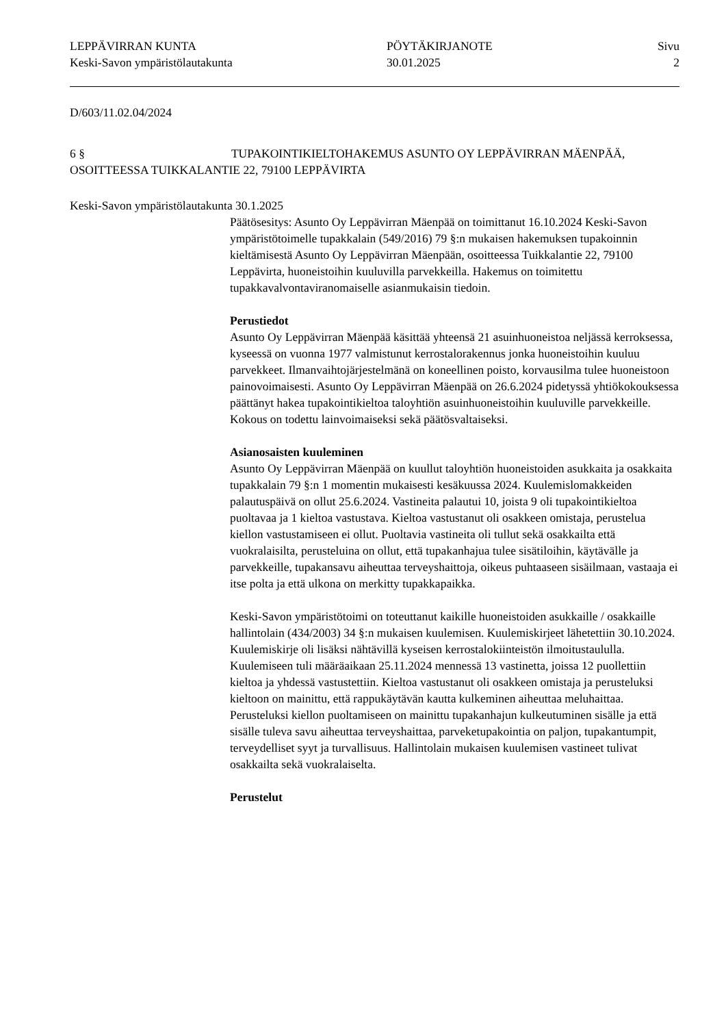LEPPÄVIRRAN KUNTA
Keski-Savon ympäristölautakunta
PÖYTÄKIRJANOTE
30.01.2025
Sivu
2
D/603/11.02.04/2024
6 § TUPAKOINTIKIELTOHAKEMUS ASUNTO OY LEPPÄVIRRAN MÄENPÄÄ, OSOITTEESSA TUIKKALANTIE 22, 79100 LEPPÄVIRTA
Keski-Savon ympäristölautakunta 30.1.2025
Päätösesitys: Asunto Oy Leppävirran Mäenpää on toimittanut 16.10.2024 Keski-Savon ympäristötoimelle tupakkalain (549/2016) 79 §:n mukaisen hakemuksen tupakoinnin kieltämisestä Asunto Oy Leppävirran Mäenpään, osoitteessa Tuikkalantie 22, 79100 Leppävirta, huoneistoihin kuuluvilla parvekkeilla. Hakemus on toimitettu tupakkavalvontaviranomaiselle asianmukaisin tiedoin.
Perustiedot
Asunto Oy Leppävirran Mäenpää käsittää yhteensä 21 asuinhuoneistoa neljässä kerroksessa, kyseessä on vuonna 1977 valmistunut kerrostalorakennus jonka huoneistoihin kuuluu parvekkeet. Ilmanvaihtojärjestelmänä on koneellinen poisto, korvausilma tulee huoneistoon painovoimaisesti. Asunto Oy Leppävirran Mäenpää on 26.6.2024 pidetyssä yhtiökokouksessa päättänyt hakea tupakointikieltoa taloyhtiön asuinhuoneistoihin kuuluville parvekkeille. Kokous on todettu lainvoimaiseksi sekä päätösvaltaiseksi.
Asianosaisten kuuleminen
Asunto Oy Leppävirran Mäenpää on kuullut taloyhtiön huoneistoiden asukkaita ja osakkaita tupakkalain 79 §:n 1 momentin mukaisesti kesäkuussa 2024. Kuulemislomakkeiden palautuspäivä on ollut 25.6.2024. Vastineita palautui 10, joista 9 oli tupakointikieltoa puoltavaa ja 1 kieltoa vastustava. Kieltoa vastustanut oli osakkeen omistaja, perustelua kiellon vastustamiseen ei ollut. Puoltavia vastineita oli tullut sekä osakkailta että vuokralaisilta, perusteluina on ollut, että tupakanhajua tulee sisätiloihin, käytävälle ja parvekkeille, tupakansavu aiheuttaa terveyshaittoja, oikeus puhtaaseen sisäilmaan, vastaaja ei itse polta ja että ulkona on merkitty tupakkapaikka.
Keski-Savon ympäristötoimi on toteuttanut kaikille huoneistoiden asukkaille / osakkaille hallintolain (434/2003) 34 §:n mukaisen kuulemisen. Kuulemiskirjeet lähetettiin 30.10.2024. Kuulemiskirje oli lisäksi nähtävillä kyseisen kerrostalokiinteistön ilmoitustaululla. Kuulemiseen tuli määräaikaan 25.11.2024 mennessä 13 vastinetta, joissa 12 puollettiin kieltoa ja yhdessä vastustettiin. Kieltoa vastustanut oli osakkeen omistaja ja perusteluksi kieltoon on mainittu, että rappukäytävän kautta kulkeminen aiheuttaa meluhaittaa. Perusteluksi kiellon puoltamiseen on mainittu tupakanhajun kulkeutuminen sisälle ja että sisälle tuleva savu aiheuttaa terveyshaittaa, parveketupakointia on paljon, tupakantumpit, terveydelliset syyt ja turvallisuus. Hallintolain mukaisen kuulemisen vastineet tulivat osakkailta sekä vuokralaiselta.
Perustelut